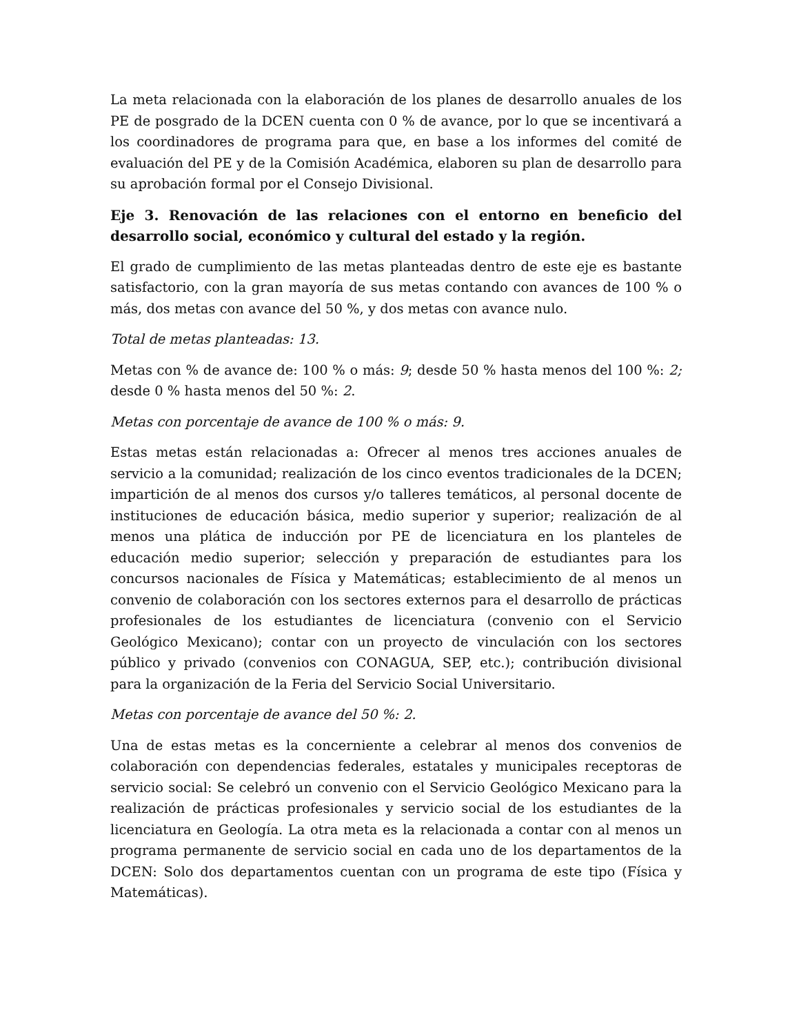La meta relacionada con la elaboración de los planes de desarrollo anuales de los PE de posgrado de la DCEN cuenta con 0 % de avance, por lo que se incentivará a los coordinadores de programa para que, en base a los informes del comité de evaluación del PE y de la Comisión Académica, elaboren su plan de desarrollo para su aprobación formal por el Consejo Divisional.
Eje 3. Renovación de las relaciones con el entorno en beneficio del desarrollo social, económico y cultural del estado y la región.
El grado de cumplimiento de las metas planteadas dentro de este eje es bastante satisfactorio, con la gran mayoría de sus metas contando con avances de 100 % o más, dos metas con avance del 50 %, y dos metas con avance nulo.
Total de metas planteadas: 13.
Metas con % de avance de: 100 % o más: 9; desde 50 % hasta menos del 100 %: 2; desde 0 % hasta menos del 50 %: 2.
Metas con porcentaje de avance de 100 % o más: 9.
Estas metas están relacionadas a: Ofrecer al menos tres acciones anuales de servicio a la comunidad; realización de los cinco eventos tradicionales de la DCEN; impartición de al menos dos cursos y/o talleres temáticos, al personal docente de instituciones de educación básica, medio superior y superior; realización de al menos una plática de inducción por PE de licenciatura en los planteles de educación medio superior; selección y preparación de estudiantes para los concursos nacionales de Física y Matemáticas; establecimiento de al menos un convenio de colaboración con los sectores externos para el desarrollo de prácticas profesionales de los estudiantes de licenciatura (convenio con el Servicio Geológico Mexicano); contar con un proyecto de vinculación con los sectores público y privado (convenios con CONAGUA, SEP, etc.); contribución divisional para la organización de la Feria del Servicio Social Universitario.
Metas con porcentaje de avance del 50 %: 2.
Una de estas metas es la concerniente a celebrar al menos dos convenios de colaboración con dependencias federales, estatales y municipales receptoras de servicio social: Se celebró un convenio con el Servicio Geológico Mexicano para la realización de prácticas profesionales y servicio social de los estudiantes de la licenciatura en Geología. La otra meta es la relacionada a contar con al menos un programa permanente de servicio social en cada uno de los departamentos de la DCEN: Solo dos departamentos cuentan con un programa de este tipo (Física y Matemáticas).